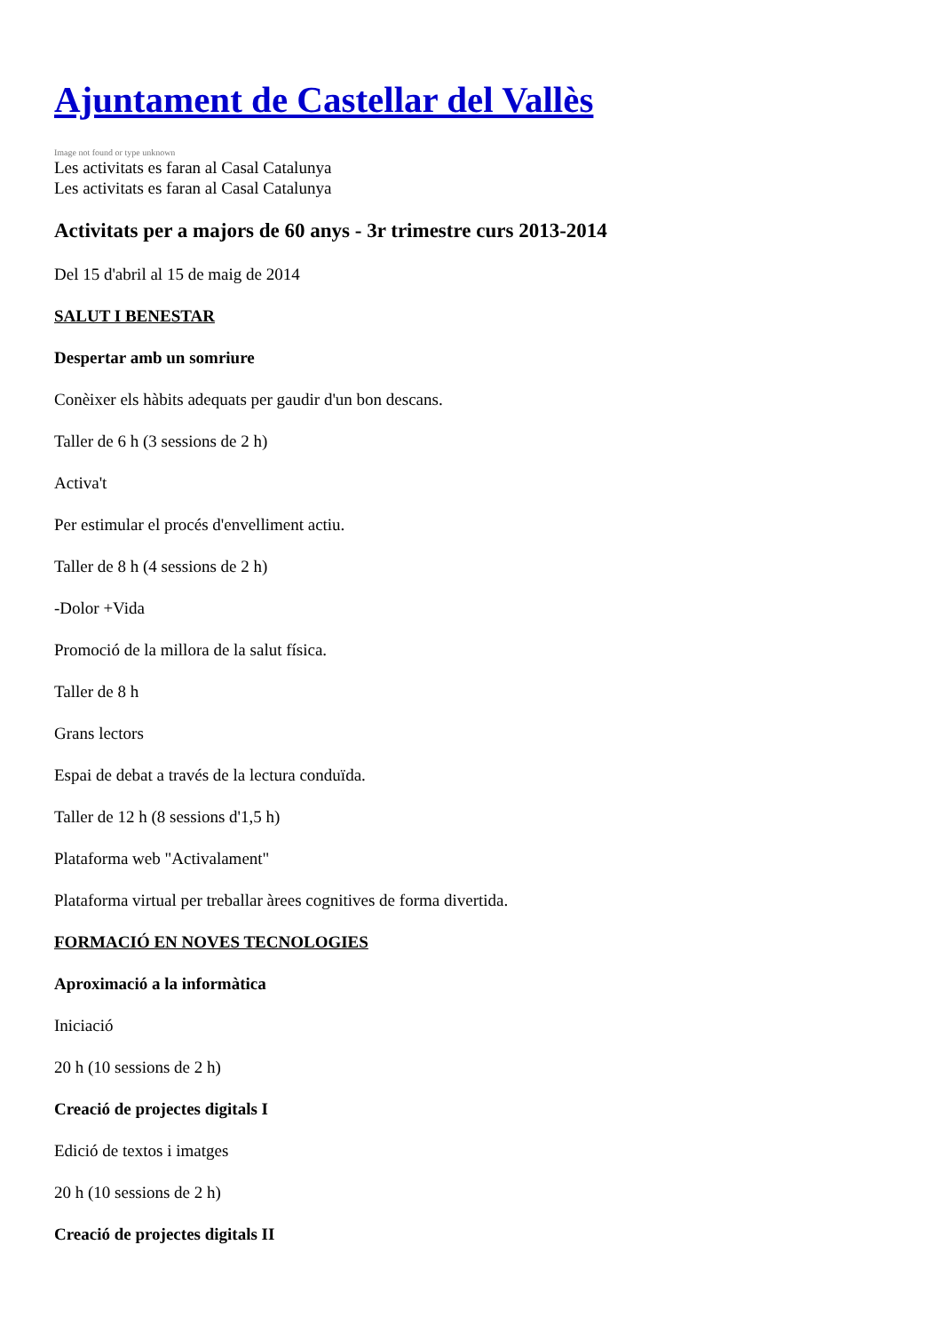Ajuntament de Castellar del Vallès
Image not found or type unknown
Les activitats es faran al Casal Catalunya
Les activitats es faran al Casal Catalunya
Activitats per a majors de 60 anys - 3r trimestre curs 2013-2014
Del 15 d'abril al 15 de maig de 2014
SALUT I BENESTAR
Despertar amb un somriure
Conèixer els hàbits adequats per gaudir d'un bon descans.
Taller de 6 h (3 sessions de 2 h)
Activa't
Per estimular el procés d'envelliment actiu.
Taller de 8 h (4 sessions de 2 h)
-Dolor +Vida
Promoció de la millora de la salut física.
Taller de 8 h
Grans lectors
Espai de debat a través de la lectura conduïda.
Taller de 12 h (8 sessions d'1,5 h)
Plataforma web "Activalament"
Plataforma virtual per treballar àrees cognitives de forma divertida.
FORMACIÓ EN NOVES TECNOLOGIES
Aproximació a la informàtica
Iniciació
20 h (10 sessions de 2 h)
Creació de projectes digitals I
Edició de textos i imatges
20 h (10 sessions de 2 h)
Creació de projectes digitals II